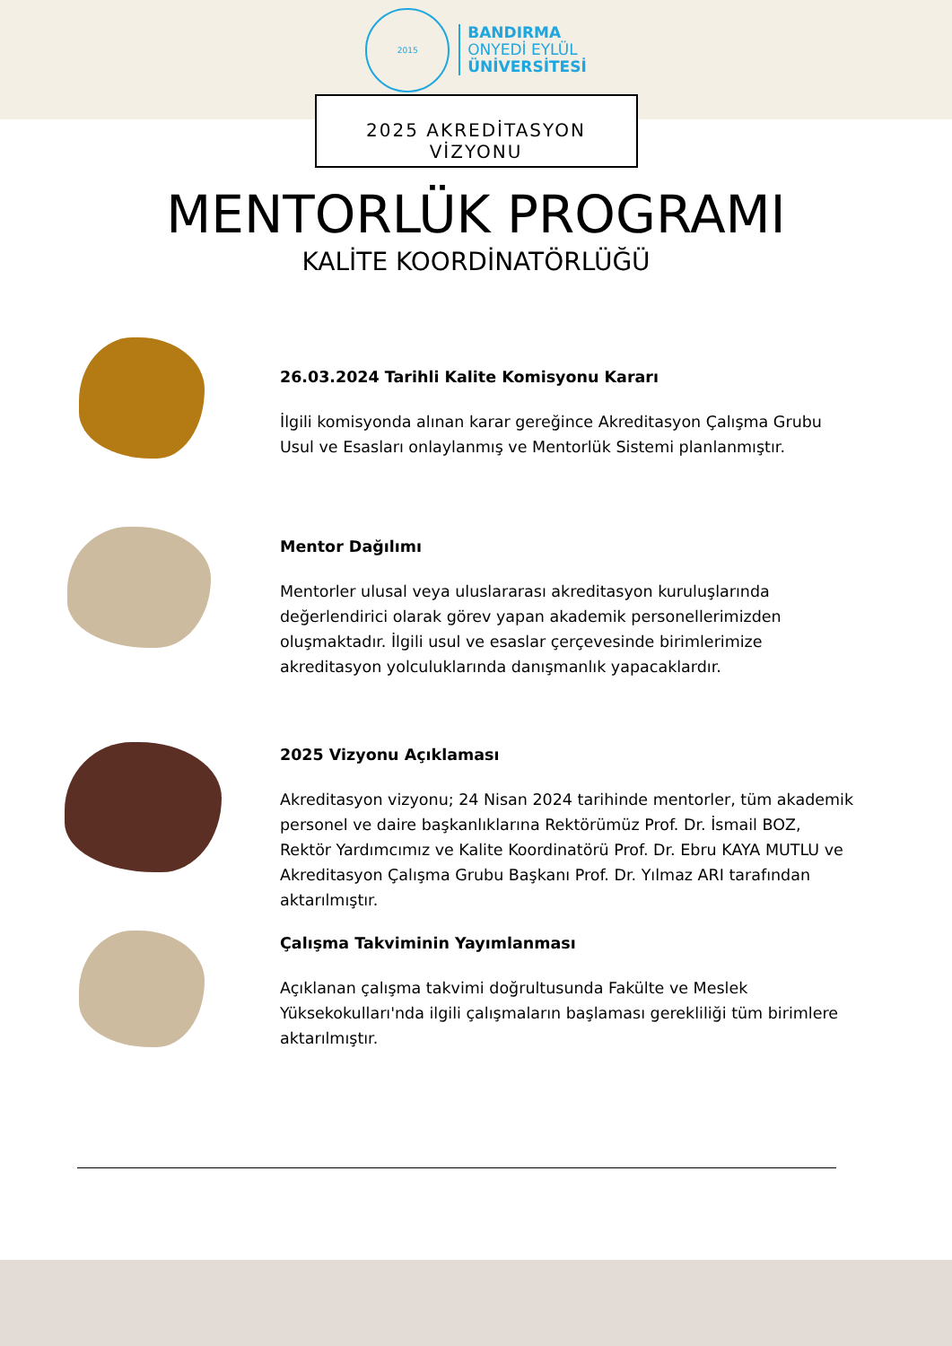2015
BANDIRMA
ONYEDİ EYLÜL
ÜNİVERSİTESİ
2025 AKREDİTASYON VİZYONU
MENTORLÜK PROGRAMI
KALİTE KOORDİNATÖRLÜĞÜ
26.03.2024 Tarihli Kalite Komisyonu Kararı
İlgili komisyonda alınan karar gereğince Akreditasyon Çalışma Grubu Usul ve Esasları onlaylanmış ve Mentorlük Sistemi planlanmıştır.
Mentor Dağılımı
Mentorler ulusal veya uluslararası akreditasyon kuruluşlarında değerlendirici olarak görev yapan akademik personellerimizden oluşmaktadır. İlgili usul ve esaslar çerçevesinde birimlerimize akreditasyon yolculuklarında danışmanlık yapacaklardır.
2025 Vizyonu Açıklaması
Akreditasyon vizyonu; 24 Nisan 2024 tarihinde mentorler, tüm akademik personel ve daire başkanlıklarına Rektörümüz Prof. Dr. İsmail BOZ, Rektör Yardımcımız ve Kalite Koordinatörü Prof. Dr. Ebru KAYA MUTLU ve Akreditasyon Çalışma Grubu Başkanı Prof. Dr. Yılmaz ARI tarafından aktarılmıştır.
Çalışma Takviminin Yayımlanması
Açıklanan çalışma takvimi doğrultusunda Fakülte ve Meslek Yüksekokulları'nda ilgili çalışmaların başlaması gerekliliği tüm birimlere aktarılmıştır.